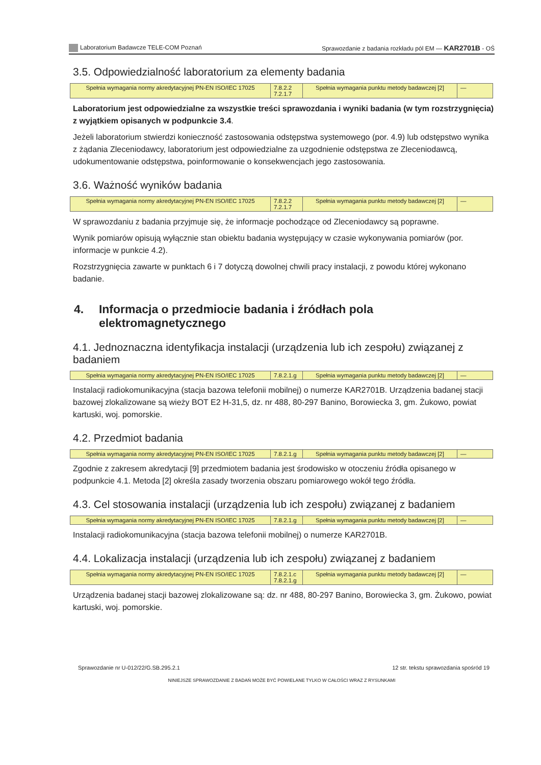Laboratorium Badawcze TELE-COM Poznań Sprawozdanie z badania rozkładu pól EM — KAR2701B - OŚ
3.5. Odpowiedzialność laboratorium za elementy badania
| Spełnia wymagania normy akredytacyjnej PN-EN ISO/IEC 17025 | 7.8.2.2 7.2.1.7 | Spełnia wymagania punktu metody badawczej [2] | — |
Laboratorium jest odpowiedzialne za wszystkie treści sprawozdania i wyniki badania (w tym rozstrzy­gnięcia) z wyjątkiem opisanych w podpunkcie 3.4.
Jeżeli laboratorium stwierdzi konieczność zastosowania odstępstwa systemowego (por. 4.9) lub odstępstwo wynika z żądania Zleceniodawcy, laboratorium jest odpowiedzialne za uzgodnienie odstępstwa ze Zlecenio­dawcą, udokumentowanie odstępstwa, poinformowanie o konsekwencjach jego zastosowania.
3.6. Ważność wyników badania
| Spełnia wymagania normy akredytacyjnej PN-EN ISO/IEC 17025 | 7.8.2.2 7.2.1.7 | Spełnia wymagania punktu metody badawczej [2] | — |
W sprawozdaniu z badania przyjmuje się, że informacje pochodzące od Zleceniodawcy są poprawne.
Wynik pomiarów opisują wyłącznie stan obiektu badania występujący w czasie wykonywania pomiarów (por. informacje w punkcie 4.2).
Rozstrzygnięcia zawarte w punktach 6 i 7 dotyczą dowolnej chwili pracy instalacji, z powodu której wykona­no badanie.
4. Informacja o przedmiocie badania i źródłach pola elektromagnetycznego
4.1. Jednoznaczna identyfikacja instalacji (urządzenia lub ich zespołu) związanej z badaniem
| Spełnia wymagania normy akredytacyjnej PN-EN ISO/IEC 17025 | 7.8.2.1.g | Spełnia wymagania punktu metody badawczej [2] | — |
Instalacji radiokomunikacyjna (stacja bazowa telefonii mobilnej) o numerze KAR2701B. Urządzenia badanej stacji bazowej zlokalizowane są wieży BOT E2 H-31,5, dz. nr 488, 80-297 Banino, Borowiecka 3, gm. Żukowo, powiat kartuski, woj. pomorskie.
4.2. Przedmiot badania
| Spełnia wymagania normy akredytacyjnej PN-EN ISO/IEC 17025 | 7.8.2.1.g | Spełnia wymagania punktu metody badawczej [2] | — |
Zgodnie z zakresem akredytacji [9] przedmiotem badania jest środowisko w otoczeniu źródła opisanego w podpunkcie 4.1. Metoda [2] określa zasady tworzenia obszaru pomiarowego wokół tego źródła.
4.3. Cel stosowania instalacji (urządzenia lub ich zespołu) związanej z badaniem
| Spełnia wymagania normy akredytacyjnej PN-EN ISO/IEC 17025 | 7.8.2.1.g | Spełnia wymagania punktu metody badawczej [2] | — |
Instalacji radiokomunikacyjna (stacja bazowa telefonii mobilnej) o numerze KAR2701B.
4.4. Lokalizacja instalacji (urządzenia lub ich zespołu) związanej z badaniem
| Spełnia wymagania normy akredytacyjnej PN-EN ISO/IEC 17025 | 7.8.2.1.c 7.8.2.1.g | Spełnia wymagania punktu metody badawczej [2] | — |
Urządzenia badanej stacji bazowej zlokalizowane są: dz. nr 488, 80-297 Banino, Borowiecka 3, gm. Żukowo, powiat kartuski, woj. pomorskie.
Sprawozdanie nr U-012/22/G.SB.295.2.1 12 str. tekstu sprawozdania spośród 19
NINIEJSZE SPRAWOZDANIE Z BADAŃ MOŻE BYĆ POWIELANE TYLKO W CAŁOŚCI WRAZ Z RYSUNKAMI